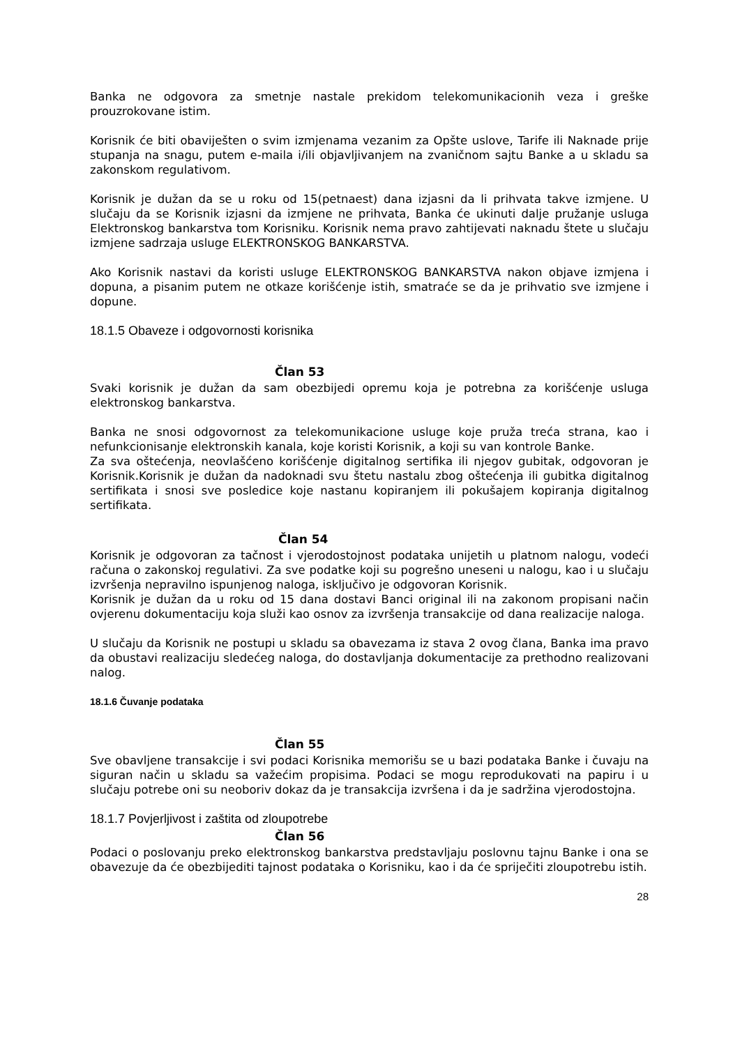Banka ne odgovora za smetnje nastale prekidom telekomunikacionih veza i greške prouzrokovane istim.
Korisnik će biti obaviješten o svim izmjenama vezanim za Opšte uslove, Tarife ili Naknade prije stupanja na snagu, putem e-maila i/ili objavljivanjem na zvaničnom sajtu Banke a u skladu sa zakonskom regulativom.
Korisnik je dužan da se u roku od 15(petnaest) dana izjasni da li prihvata takve izmjene. U slučaju da se Korisnik izjasni da izmjene ne prihvata, Banka će ukinuti dalje pružanje usluga Elektronskog bankarstva tom Korisniku. Korisnik nema pravo zahtijevati naknadu štete u slučaju izmjene sadrzaja usluge ELEKTRONSKOG BANKARSTVA.
Ako Korisnik nastavi da koristi usluge ELEKTRONSKOG BANKARSTVA nakon objave izmjena i dopuna, a pisanim putem ne otkaze korišćenje istih, smatraće se da je prihvatio sve izmjene i dopune.
18.1.5 Obaveze i odgovornosti korisnika
Član 53
Svaki korisnik je dužan da sam obezbijedi opremu koja je potrebna za korišćenje usluga elektronskog bankarstva.
Banka ne snosi odgovornost za telekomunikacione usluge koje pruža treća strana, kao i nefunkcionisanje elektronskih kanala, koje koristi Korisnik, a koji su van kontrole Banke.
Za sva oštećenja, neovlašćeno korišćenje digitalnog sertifika ili njegov gubitak, odgovoran je Korisnik.Korisnik je dužan da nadoknadi svu štetu nastalu zbog oštećenja ili gubitka digitalnog sertifikata i snosi sve posledice koje nastanu kopiranjem ili pokušajem kopiranja digitalnog sertifikata.
Član 54
Korisnik je odgovoran za tačnost i vjerodostojnost podataka unijetih u platnom nalogu, vodeći računa o zakonskoj regulativi. Za sve podatke koji su pogrešno uneseni u nalogu, kao i u slučaju izvršenja nepravilno ispunjenog naloga, isključivo je odgovoran Korisnik.
Korisnik je dužan da u roku od 15 dana dostavi Banci original ili na zakonom propisani način ovjerenu dokumentaciju koja služi kao osnov za izvršenja transakcije od dana realizacije naloga.
U slučaju da Korisnik ne postupi u skladu sa obavezama iz stava 2 ovog člana, Banka ima pravo da obustavi realizaciju sledećeg naloga, do dostavljanja dokumentacije za prethodno realizovani nalog.
18.1.6 Čuvanje podataka
Član 55
Sve obavljene transakcije i svi podaci Korisnika memorišu se u bazi podataka Banke i čuvaju na siguran način u skladu sa važećim propisima. Podaci se mogu reprodukovati na papiru i u slučaju potrebe oni su neoboriv dokaz da je transakcija izvršena i da je sadržina vjerodostojna.
18.1.7 Povjerljivost i zaštita od zloupotrebe
Član 56
Podaci o poslovanju preko elektronskog bankarstva predstavljaju poslovnu tajnu Banke i ona se obavezuje da će obezbijediti tajnost podataka o Korisniku, kao i da će spriječiti zloupotrebu istih.
28